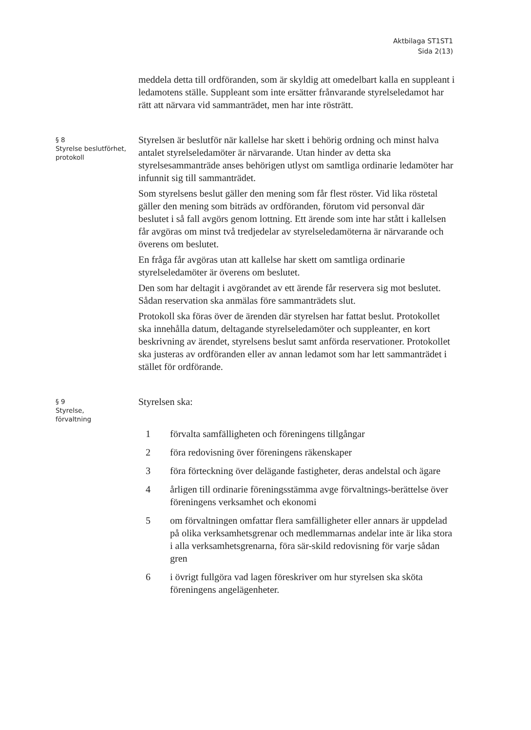Aktbilaga ST1ST1
Sida 2(13)
meddela detta till ordföranden, som är skyldig att omedelbart kalla en suppleant i ledamotens ställe. Suppleant som inte ersätter frånvarande styrelseledamot har rätt att närvara vid sammanträdet, men har inte rösträtt.
§ 8
Styrelse beslutförhet, protokoll
Styrelsen är beslutför när kallelse har skett i behörig ordning och minst halva antalet styrelseledamöter är närvarande. Utan hinder av detta ska styrelsesammanträde anses behörigen utlyst om samtliga ordinarie ledamöter har infunnit sig till sammanträdet.
Som styrelsens beslut gäller den mening som får flest röster. Vid lika röstetal gäller den mening som biträds av ordföranden, förutom vid personval där beslutet i så fall avgörs genom lottning. Ett ärende som inte har stått i kallelsen får avgöras om minst två tredjedelar av styrelseledamöterna är närvarande och överens om beslutet.
En fråga får avgöras utan att kallelse har skett om samtliga ordinarie styrelseledamöter är överens om beslutet.
Den som har deltagit i avgörandet av ett ärende får reservera sig mot beslutet. Sådan reservation ska anmälas före sammanträdets slut.
Protokoll ska föras över de ärenden där styrelsen har fattat beslut. Protokollet ska innehålla datum, deltagande styrelseledamöter och suppleanter, en kort beskrivning av ärendet, styrelsens beslut samt anförda reservationer. Protokollet ska justeras av ordföranden eller av annan ledamot som har lett sammanträdet i stället för ordförande.
§ 9
Styrelse,
förvaltning
Styrelsen ska:
1 förvalta samfälligheten och föreningens tillgångar
2 föra redovisning över föreningens räkenskaper
3 föra förteckning över delägande fastigheter, deras andelstal och ägare
4 årligen till ordinarie föreningsstämma avge förvaltnings-berättelse över föreningens verksamhet och ekonomi
5 om förvaltningen omfattar flera samfälligheter eller annars är uppdelad på olika verksamhetsgrenar och medlemmarnas andelar inte är lika stora i alla verksamhetsgrenarna, föra sär-skild redovisning för varje sådan gren
6 i övrigt fullgöra vad lagen föreskriver om hur styrelsen ska sköta föreningens angelägenheter.